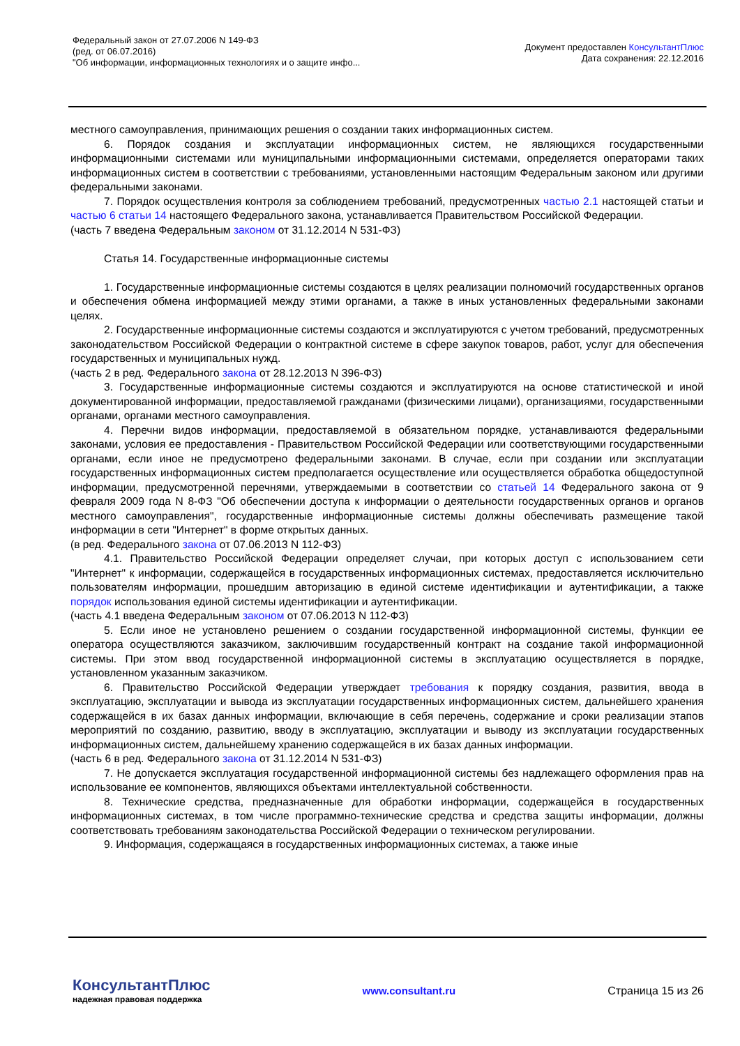Федеральный закон от 27.07.2006 N 149-ФЗ
(ред. от 06.07.2016)
"Об информации, информационных технологиях и о защите инфо...
Документ предоставлен КонсультантПлюс
Дата сохранения: 22.12.2016
местного самоуправления, принимающих решения о создании таких информационных систем.
6. Порядок создания и эксплуатации информационных систем, не являющихся государственными информационными системами или муниципальными информационными системами, определяется операторами таких информационных систем в соответствии с требованиями, установленными настоящим Федеральным законом или другими федеральными законами.
7. Порядок осуществления контроля за соблюдением требований, предусмотренных частью 2.1 настоящей статьи и частью 6 статьи 14 настоящего Федерального закона, устанавливается Правительством Российской Федерации.
(часть 7 введена Федеральным законом от 31.12.2014 N 531-ФЗ)
Статья 14. Государственные информационные системы
1. Государственные информационные системы создаются в целях реализации полномочий государственных органов и обеспечения обмена информацией между этими органами, а также в иных установленных федеральными законами целях.
2. Государственные информационные системы создаются и эксплуатируются с учетом требований, предусмотренных законодательством Российской Федерации о контрактной системе в сфере закупок товаров, работ, услуг для обеспечения государственных и муниципальных нужд.
(часть 2 в ред. Федерального закона от 28.12.2013 N 396-ФЗ)
3. Государственные информационные системы создаются и эксплуатируются на основе статистической и иной документированной информации, предоставляемой гражданами (физическими лицами), организациями, государственными органами, органами местного самоуправления.
4. Перечни видов информации, предоставляемой в обязательном порядке, устанавливаются федеральными законами, условия ее предоставления - Правительством Российской Федерации или соответствующими государственными органами, если иное не предусмотрено федеральными законами. В случае, если при создании или эксплуатации государственных информационных систем предполагается осуществление или осуществляется обработка общедоступной информации, предусмотренной перечнями, утверждаемыми в соответствии со статьей 14 Федерального закона от 9 февраля 2009 года N 8-ФЗ "Об обеспечении доступа к информации о деятельности государственных органов и органов местного самоуправления", государственные информационные системы должны обеспечивать размещение такой информации в сети "Интернет" в форме открытых данных.
(в ред. Федерального закона от 07.06.2013 N 112-ФЗ)
4.1. Правительство Российской Федерации определяет случаи, при которых доступ с использованием сети "Интернет" к информации, содержащейся в государственных информационных системах, предоставляется исключительно пользователям информации, прошедшим авторизацию в единой системе идентификации и аутентификации, а также порядок использования единой системы идентификации и аутентификации.
(часть 4.1 введена Федеральным законом от 07.06.2013 N 112-ФЗ)
5. Если иное не установлено решением о создании государственной информационной системы, функции ее оператора осуществляются заказчиком, заключившим государственный контракт на создание такой информационной системы. При этом ввод государственной информационной системы в эксплуатацию осуществляется в порядке, установленном указанным заказчиком.
6. Правительство Российской Федерации утверждает требования к порядку создания, развития, ввода в эксплуатацию, эксплуатации и вывода из эксплуатации государственных информационных систем, дальнейшего хранения содержащейся в их базах данных информации, включающие в себя перечень, содержание и сроки реализации этапов мероприятий по созданию, развитию, вводу в эксплуатацию, эксплуатации и выводу из эксплуатации государственных информационных систем, дальнейшему хранению содержащейся в их базах данных информации.
(часть 6 в ред. Федерального закона от 31.12.2014 N 531-ФЗ)
7. Не допускается эксплуатация государственной информационной системы без надлежащего оформления прав на использование ее компонентов, являющихся объектами интеллектуальной собственности.
8. Технические средства, предназначенные для обработки информации, содержащейся в государственных информационных системах, в том числе программно-технические средства и средства защиты информации, должны соответствовать требованиям законодательства Российской Федерации о техническом регулировании.
9. Информация, содержащаяся в государственных информационных системах, а также иные
КонсультантПлюс
надежная правовая поддержка
www.consultant.ru Страница 15 из 26